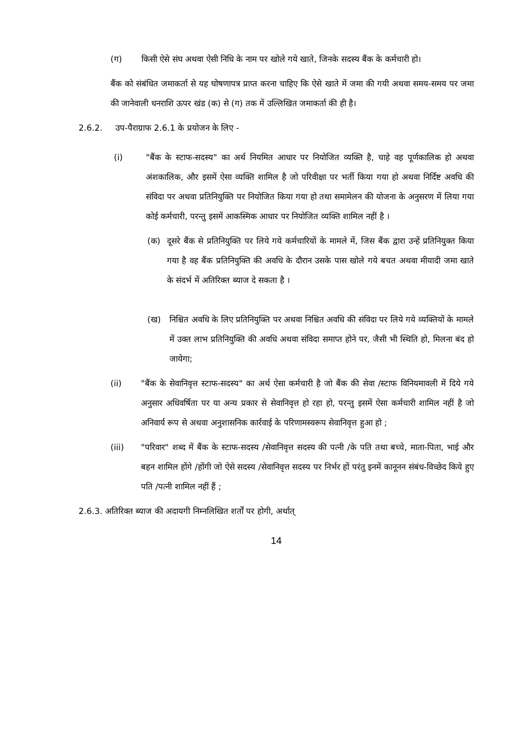(ग) किसी ऐसे संघ अथवा ऐसी निधि के नाम पर खोले गये खाते, जिनके सदस्य बैंक के कर्मचारी हो।
बैंक को संबंधित जमाकर्ता से यह घोषणापत्र प्राप्त करना चाहिए कि ऐसे खाते में जमा की गयी अथवा समय-समय पर जमा की जानेवाली धनराशि ऊपर खंड (क) से (ग) तक में उल्लिखित जमाकर्ता की ही है।
2.6.2. उप-पैराग्राफ 2.6.1 के प्रयोजन के लिए -
(i) "बैंक के स्टाफ-सदस्य" का अर्थ नियमित आधार पर नियोजित व्यक्ति है, चाहे वह पूर्णकालिक हो अथवा अंशकालिक, और इसमें ऐसा व्यक्ति शामिल है जो परिवीक्षा पर भर्ती किया गया हो अथवा निर्दिष्ट अवधि की संविदा पर अथवा प्रतिनियुक्ति पर नियोजित किया गया हो तथा समामेलन की योजना के अनुसरण में लिया गया कोई कर्मचारी, परन्तु इसमें आकस्मिक आधार पर नियोजित व्यक्ति शामिल नहीं है ।
(क) दूसरे बैंक से प्रतिनियुक्ति पर लिये गये कर्मचारियों के मामले में, जिस बैंक द्वारा उन्हें प्रतिनियुक्त किया गया है वह बैंक प्रतिनियुक्ति की अवधि के दौरान उसके पास खोले गये बचत अथवा मीयादी जमा खाते के संदर्भ में अतिरिक्त ब्याज दे सकता है ।
(ख) निश्चित अवधि के लिए प्रतिनियुक्ति पर अथवा निश्चित अवधि की संविदा पर लिये गये व्यक्तियों के मामले में उक्त लाभ प्रतिनियुक्ति की अवधि अथवा संविदा समाप्त होने पर, जैसी भी स्थिति हो, मिलना बंद हो जायेगा;
(ii) "बैंक के सेवानिवृत्त स्टाफ-सदस्य" का अर्थ ऐसा कर्मचारी है जो बैंक की सेवा /स्टाफ विनियमावली में दिये गये अनुसार अधिवर्षिता पर या अन्य प्रकार से सेवानिवृत्त हो रहा हो, परन्तु इसमें ऐसा कर्मचारी शामिल नहीं है जो अनिवार्य रूप से अथवा अनुशासनिक कार्रवाई के परिणामस्वरूप सेवानिवृत्त हुआ हो ;
(iii) "परिवार" शब्द में बैंक के स्टाफ-सदस्य /सेवानिवृत्त सदस्य की पत्नी /के पति तथा बच्चे, माता-पिता, भाई और बहन शामिल होंगे /होंगी जो ऐसे सदस्य /सेवानिवृत्त सदस्य पर निर्भर हों परंतु इनमें कानूनन संबंध-विच्छेद किये हुए पति /पत्नी शामिल नहीं हैं ;
2.6.3. अतिरिक्त ब्याज की अदायगी निम्नलिखित शर्तों पर होगी, अर्थात्
14